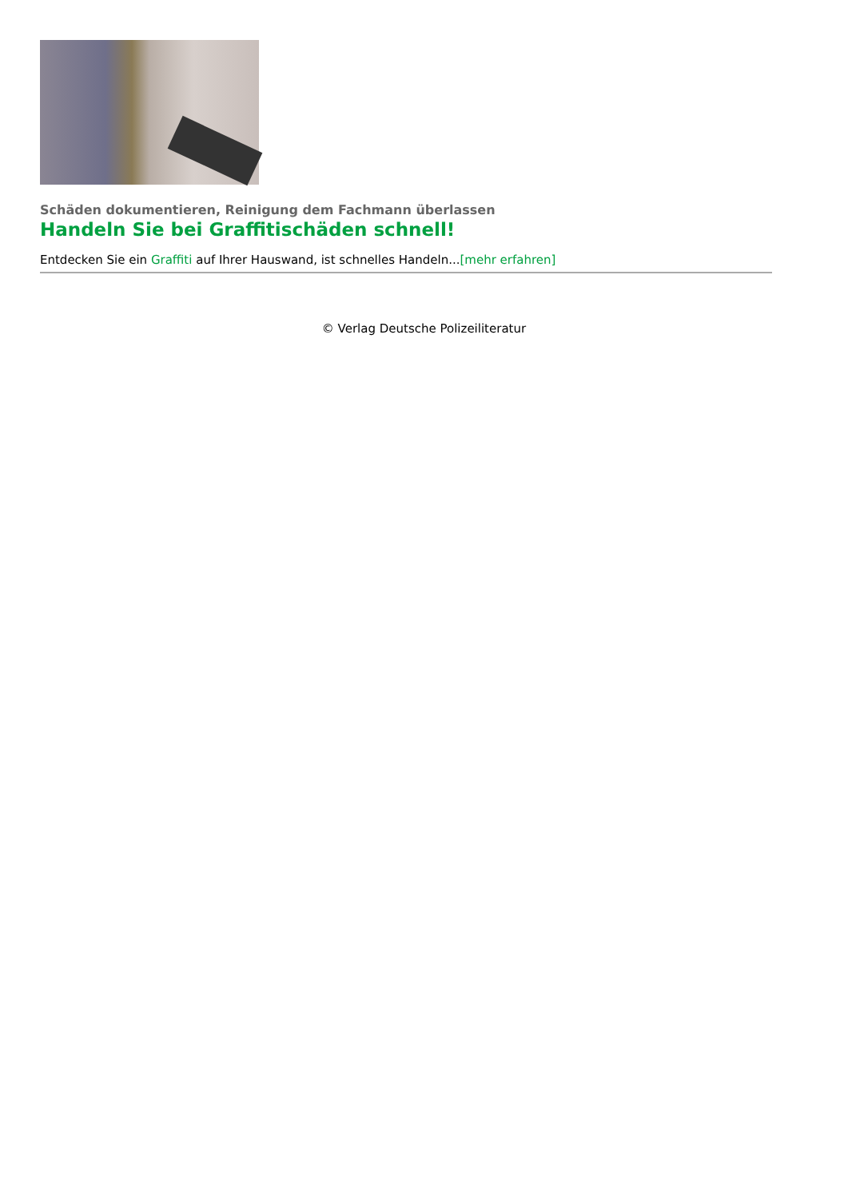Schäden dokumentieren, Reinigung dem Fachmann überlassen
Handeln Sie bei Graffitischäden schnell!
Entdecken Sie ein Graffiti auf Ihrer Hauswand, ist schnelles Handeln...[mehr erfahren]
© Verlag Deutsche Polizeiliteratur